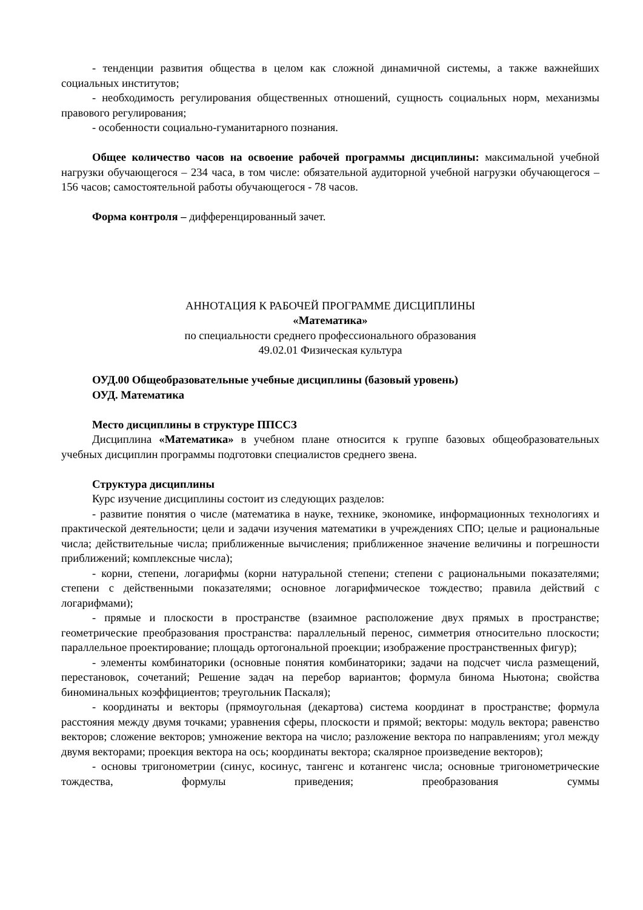- тенденции развития общества в целом как сложной динамичной системы, а также важнейших социальных институтов;
- необходимость регулирования общественных отношений, сущность социальных норм, механизмы правового регулирования;
- особенности социально-гуманитарного познания.
Общее количество часов на освоение рабочей программы дисциплины: максимальной учебной нагрузки обучающегося – 234 часа, в том числе: обязательной аудиторной учебной нагрузки обучающегося – 156 часов; самостоятельной работы обучающегося - 78 часов.
Форма контроля – дифференцированный зачет.
АННОТАЦИЯ К РАБОЧЕЙ ПРОГРАММЕ ДИСЦИПЛИНЫ
«Математика»
по специальности среднего профессионального образования
49.02.01 Физическая культура
ОУД.00 Общеобразовательные учебные дисциплины (базовый уровень)
ОУД. Математика
Место дисциплины в структуре ППССЗ
Дисциплина «Математика» в учебном плане относится к группе базовых общеобразовательных учебных дисциплин программы подготовки специалистов среднего звена.
Структура дисциплины
Курс изучение дисциплины состоит из следующих разделов:
- развитие понятия о числе (математика в науке, технике, экономике, информационных технологиях и практической деятельности; цели и задачи изучения математики в учреждениях СПО; целые и рациональные числа; действительные числа; приближенные вычисления; приближенное значение величины и погрешности приближений; комплексные числа);
- корни, степени, логарифмы (корни натуральной степени; степени с рациональными показателями; степени с действенными показателями; основное логарифмическое тождество; правила действий с логарифмами);
- прямые и плоскости в пространстве (взаимное расположение двух прямых в пространстве; геометрические преобразования пространства: параллельный перенос, симметрия относительно плоскости; параллельное проектирование; площадь ортогональной проекции; изображение пространственных фигур);
- элементы комбинаторики (основные понятия комбинаторики; задачи на подсчет числа размещений, перестановок, сочетаний; Решение задач на перебор вариантов; формула бинома Ньютона; свойства биноминальных коэффициентов; треугольник Паскаля);
- координаты и векторы (прямоугольная (декартова) система координат в пространстве; формула расстояния между двумя точками; уравнения сферы, плоскости и прямой; векторы: модуль вектора; равенство векторов; сложение векторов; умножение вектора на число; разложение вектора по направлениям; угол между двумя векторами; проекция вектора на ось; координаты вектора; скалярное произведение векторов);
- основы тригонометрии (синус, косинус, тангенс и котангенс числа; основные тригонометрические тождества, формулы приведения; преобразования суммы